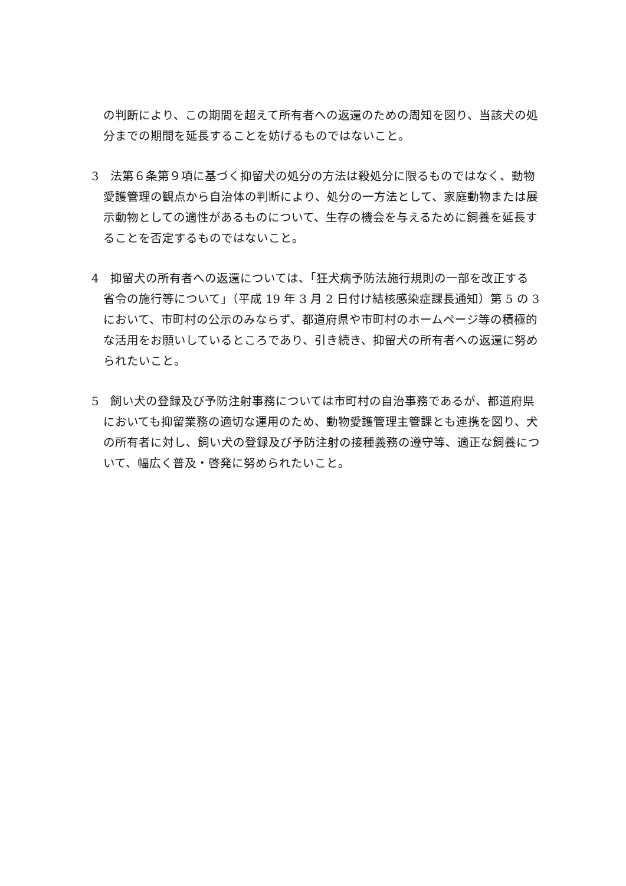の判断により、この期間を超えて所有者への返還のための周知を図り、当該犬の処分までの期間を延長することを妨げるものではないこと。
3　法第６条第９項に基づく抑留犬の処分の方法は殺処分に限るものではなく、動物愛護管理の観点から自治体の判断により、処分の一方法として、家庭動物または展示動物としての適性があるものについて、生存の機会を与えるために飼養を延長することを否定するものではないこと。
4　抑留犬の所有者への返還については、「狂犬病予防法施行規則の一部を改正する省令の施行等について」（平成 19 年 3 月 2 日付け結核感染症課長通知）第 5 の 3 において、市町村の公示のみならず、都道府県や市町村のホームページ等の積極的な活用をお願いしているところであり、引き続き、抑留犬の所有者への返還に努められたいこと。
5　飼い犬の登録及び予防注射事務については市町村の自治事務であるが、都道府県においても抑留業務の適切な運用のため、動物愛護管理主管課とも連携を図り、犬の所有者に対し、飼い犬の登録及び予防注射の接種義務の遵守等、適正な飼養について、幅広く普及・啓発に努められたいこと。